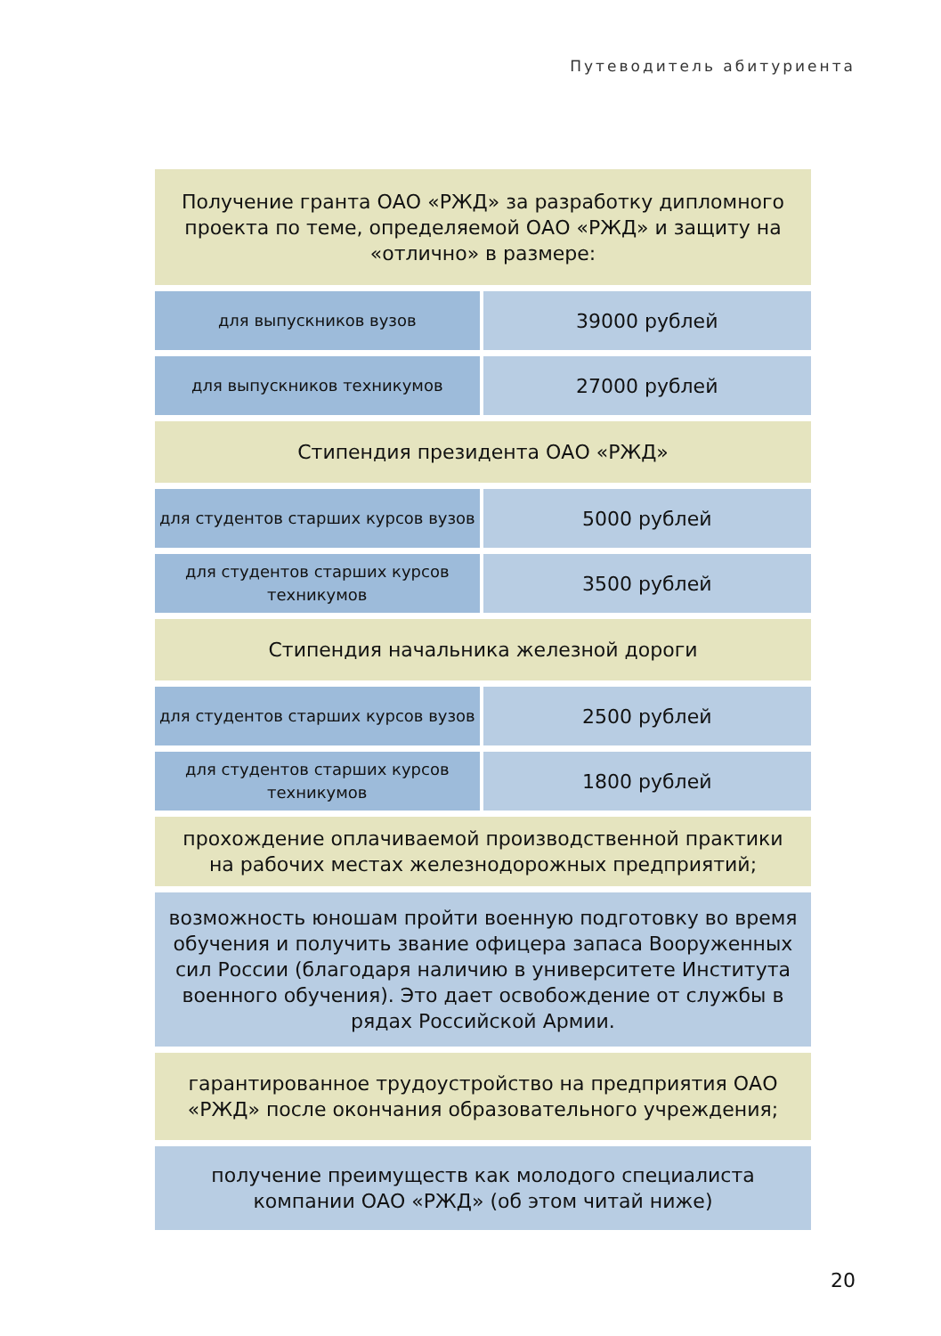Путеводитель абитуриента
| Получение гранта ОАО «РЖД» за разработку дипломного проекта по теме, определяемой ОАО «РЖД» и защиту на «отлично» в размере: | |
| для выпускников вузов | 39000 рублей |
| для выпускников техникумов | 27000 рублей |
| Стипендия президента ОАО «РЖД» | |
| для студентов старших курсов вузов | 5000 рублей |
| для студентов старших курсов техникумов | 3500 рублей |
| Стипендия начальника железной дороги | |
| для студентов старших курсов вузов | 2500 рублей |
| для студентов старших курсов техникумов | 1800 рублей |
| прохождение оплачиваемой производственной практики на рабочих местах железнодорожных предприятий; | |
| возможность юношам пройти военную подготовку во время обучения и получить звание офицера запаса Вооруженных сил России (благодаря наличию в университете Института военного обучения). Это дает освобождение от службы в рядах Российской Армии. | |
| гарантированное трудоустройство на предприятия ОАО «РЖД» после окончания образовательного учреждения; | |
| получение преимуществ как молодого специалиста компании ОАО «РЖД» (об этом читай ниже) | |
20